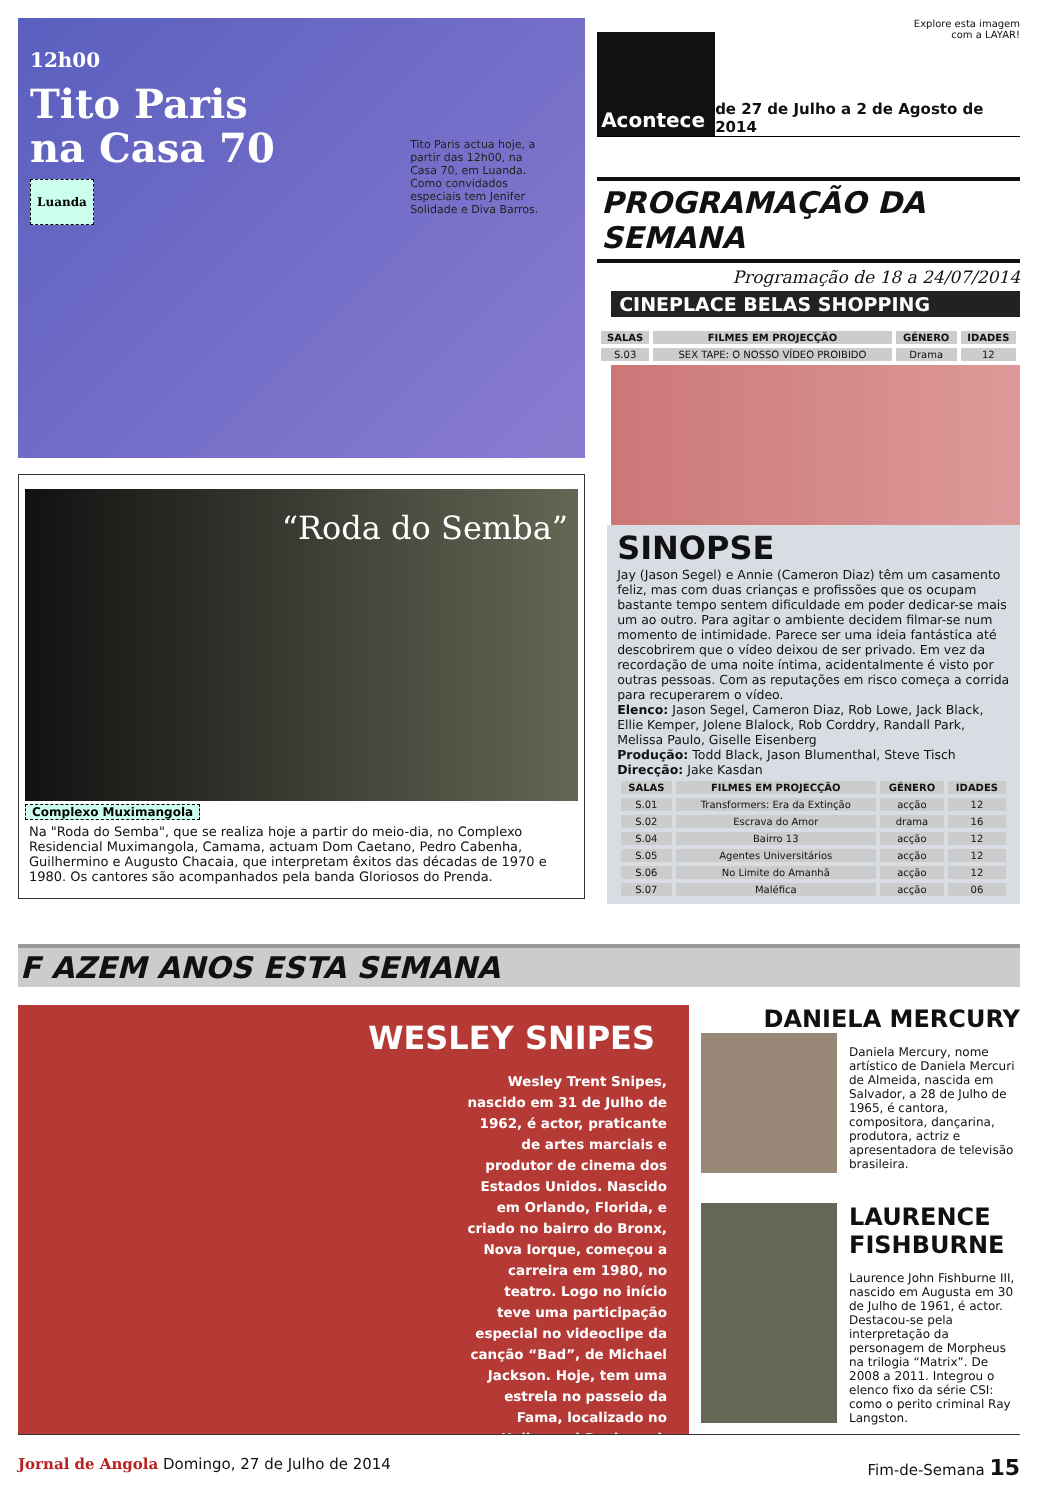12h00
Tito Paris
na Casa 70
Luanda
Tito Paris actua hoje, a partir das 12h00, na Casa 70, em Luanda. Como convidados especiais tem Jenifer Solidade e Diva Barros.
“Roda do Semba”
Complexo Muximangola
Na "Roda do Semba", que se realiza hoje a partir do meio-dia, no Complexo Residencial Muximangola, Camama, actuam Dom Caetano, Pedro Cabenha, Guilhermino e Augusto Chacaia, que interpretam êxitos das décadas de 1970 e 1980. Os cantores são acompanhados pela banda Gloriosos do Prenda.
Explore esta imagem
com a LAYAR!
Acontece
de 27 de Julho a 2 de Agosto de 2014
PROGRAMAÇÃO DA SEMANA
Programação de 18 a 24/07/2014
CINEPLACE BELAS SHOPPING
| SALAS | FILMES EM PROJECÇÃO | GÉNERO | IDADES |
| --- | --- | --- | --- |
| S.03 | SEX TAPE: O NOSSO VÍDEO PROIBIDO | Drama | 12 |
SINOPSE
Jay (Jason Segel) e Annie (Cameron Diaz) têm um casamento feliz, mas com duas crianças e profissões que os ocupam bastante tempo sentem dificuldade em poder dedicar-se mais um ao outro. Para agitar o ambiente decidem filmar-se num momento de intimidade. Parece ser uma ideia fantástica até descobrirem que o vídeo deixou de ser privado. Em vez da recordação de uma noite íntima, acidentalmente é visto por outras pessoas. Com as reputações em risco começa a corrida para recuperarem o vídeo.
Elenco: Jason Segel, Cameron Diaz, Rob Lowe, Jack Black, Ellie Kemper, Jolene Blalock, Rob Corddry, Randall Park, Melissa Paulo, Giselle Eisenberg
Produção: Todd Black, Jason Blumenthal, Steve Tisch
Direcção: Jake Kasdan
| SALAS | FILMES EM PROJECÇÃO | GÉNERO | IDADES |
| --- | --- | --- | --- |
| S.01 | Transformers: Era da Extinção | acção | 12 |
| S.02 | Escrava do Amor | drama | 16 |
| S.04 | Bairro 13 | acção | 12 |
| S.05 | Agentes Universitários | acção | 12 |
| S.06 | No Limite do Amanhã | acção | 12 |
| S.07 | Maléfica | acção | 06 |
F AZEM ANOS ESTA SEMANA
WESLEY SNIPES
Wesley Trent Snipes, nascido em 31 de Julho de 1962, é actor, praticante de artes marciais e produtor de cinema dos Estados Unidos. Nascido em Orlando, Florida, e criado no bairro do Bronx, Nova Iorque, começou a carreira em 1980, no teatro. Logo no início teve uma participação especial no videoclipe da canção “Bad”, de Michael Jackson. Hoje, tem uma estrela no passeio da Fama, localizado no Hollywood Boulevard.
DANIELA MERCURY
Daniela Mercury, nome artístico de Daniela Mercuri de Almeida, nascida em Salvador, a 28 de Julho de 1965, é cantora, compositora, dançarina, produtora, actriz e apresentadora de televisão brasileira.
LAURENCE FISHBURNE
Laurence John Fishburne III, nascido em Augusta em 30 de Julho de 1961, é actor. Destacou-se pela interpretação da personagem de Morpheus na trilogia “Matrix”. De 2008 a 2011. Integrou o elenco fixo da série CSI: como o perito criminal Ray Langston.
Jornal de Angola Domingo, 27 de Julho de 2014 Fim-de-Semana 15